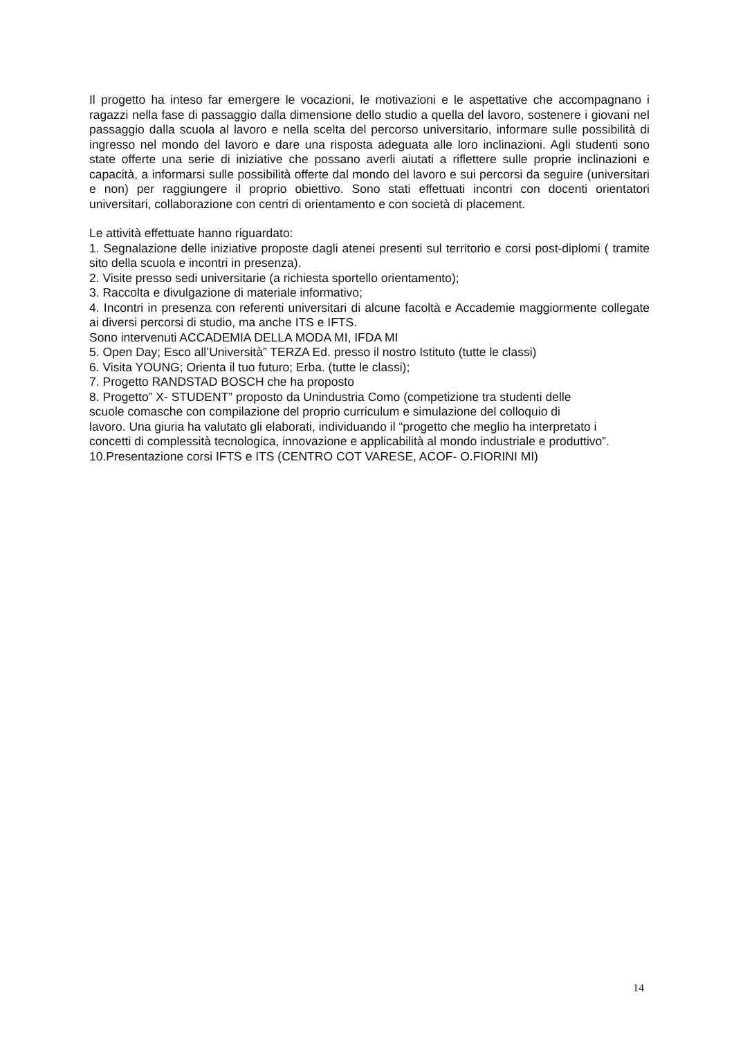Il progetto ha inteso far emergere le vocazioni, le motivazioni e le aspettative che accompagnano i ragazzi nella fase di passaggio dalla dimensione dello studio a quella del lavoro, sostenere i giovani nel passaggio dalla scuola al lavoro e nella scelta del percorso universitario, informare sulle possibilità di ingresso nel mondo del lavoro e dare una risposta adeguata alle loro inclinazioni. Agli studenti sono state offerte una serie di iniziative che possano averli aiutati a riflettere sulle proprie inclinazioni e capacità, a informarsi sulle possibilità offerte dal mondo del lavoro e sui percorsi da seguire (universitari e non) per raggiungere il proprio obiettivo. Sono stati effettuati incontri con docenti orientatori universitari, collaborazione con centri di orientamento e con società di placement.
Le attività effettuate hanno riguardato:
1. Segnalazione delle iniziative proposte dagli atenei presenti sul territorio e corsi post-diplomi ( tramite sito della scuola e incontri in presenza).
2. Visite presso sedi universitarie (a richiesta sportello orientamento);
3. Raccolta e divulgazione di materiale informativo;
4. Incontri in presenza con referenti universitari di alcune facoltà e Accademie maggiormente collegate ai diversi percorsi di studio, ma anche ITS e IFTS.
Sono intervenuti ACCADEMIA DELLA MODA MI, IFDA MI
5. Open Day; Esco all’Università” TERZA Ed. presso il nostro Istituto (tutte le classi)
6. Visita YOUNG; Orienta il tuo futuro; Erba. (tutte le classi);
7. Progetto RANDSTAD BOSCH che ha proposto
8. Progetto” X- STUDENT” proposto da Unindustria Como (competizione tra studenti delle
scuole comasche con compilazione del proprio curriculum e simulazione del colloquio di
lavoro. Una giuria ha valutato gli elaborati, individuando il “progetto che meglio ha interpretato i
concetti di complessità tecnologica, innovazione e applicabilità al mondo industriale e produttivo”.
10.Presentazione corsi IFTS e ITS (CENTRO COT VARESE, ACOF- O.FIORINI MI)
14